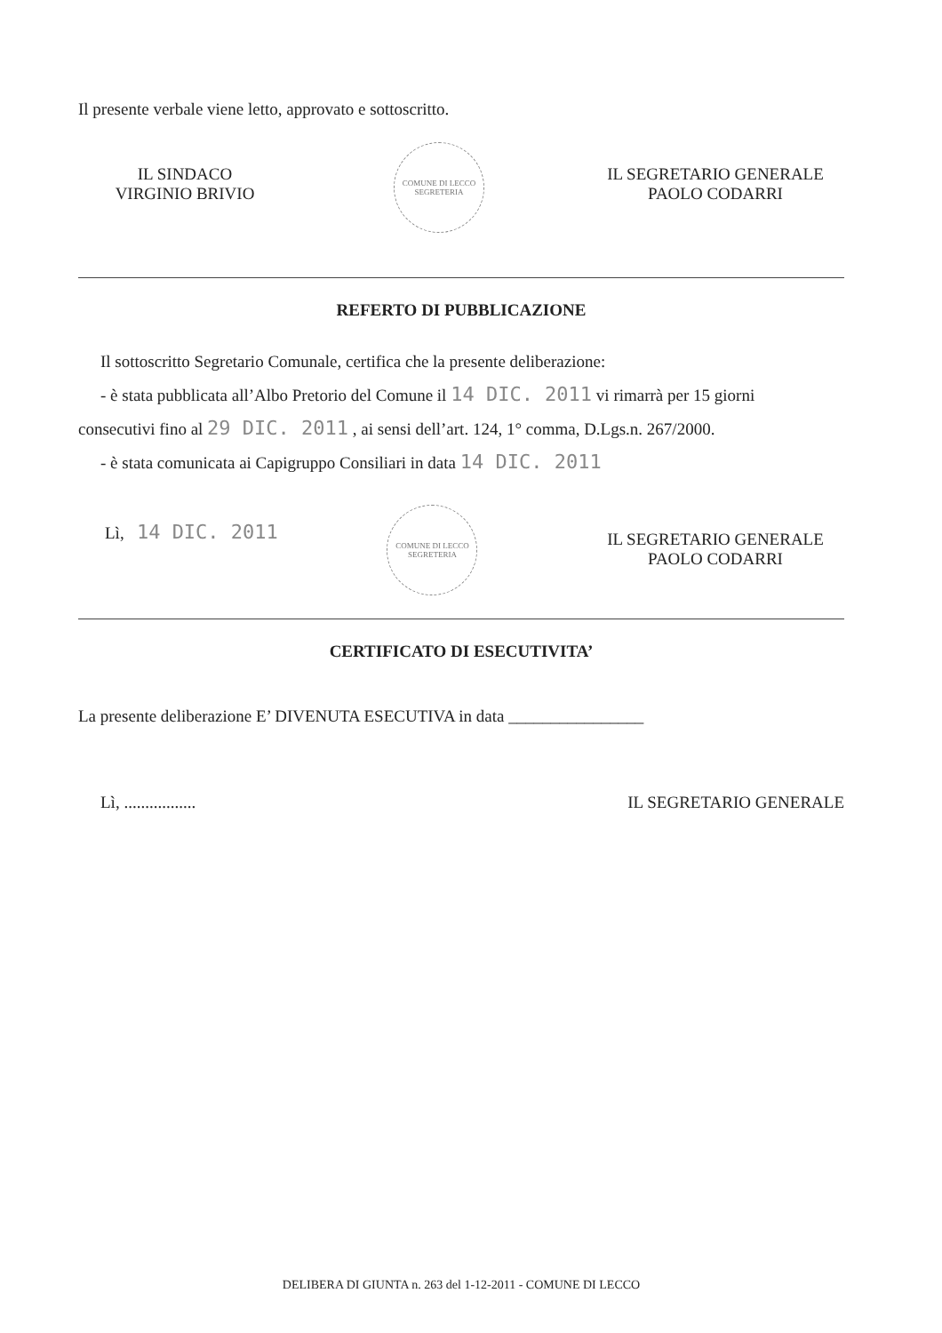Il presente verbale viene letto, approvato e sottoscritto.
IL SINDACO
VIRGINIO BRIVIO
COMUNE DI LECCO
SEGRETERIA
IL SEGRETARIO GENERALE
PAOLO CODARRI
REFERTO DI PUBBLICAZIONE
Il sottoscritto Segretario Comunale, certifica che la presente deliberazione:
- è stata pubblicata all’Albo Pretorio del Comune il 14 DIC. 2011 vi rimarrà per 15 giorni
consecutivi fino al 29 DIC. 2011 , ai sensi dell’art. 124, 1° comma, D.Lgs.n. 267/2000.
- è stata comunicata ai Capigruppo Consiliari in data 14 DIC. 2011
Lì, 14 DIC. 2011
COMUNE DI LECCO
SEGRETERIA
IL SEGRETARIO GENERALE
PAOLO CODARRI
CERTIFICATO DI ESECUTIVITA’
La presente deliberazione E’ DIVENUTA ESECUTIVA in data ________________
Lì, ................. IL SEGRETARIO GENERALE
DELIBERA DI GIUNTA n. 263 del 1-12-2011 - COMUNE DI LECCO